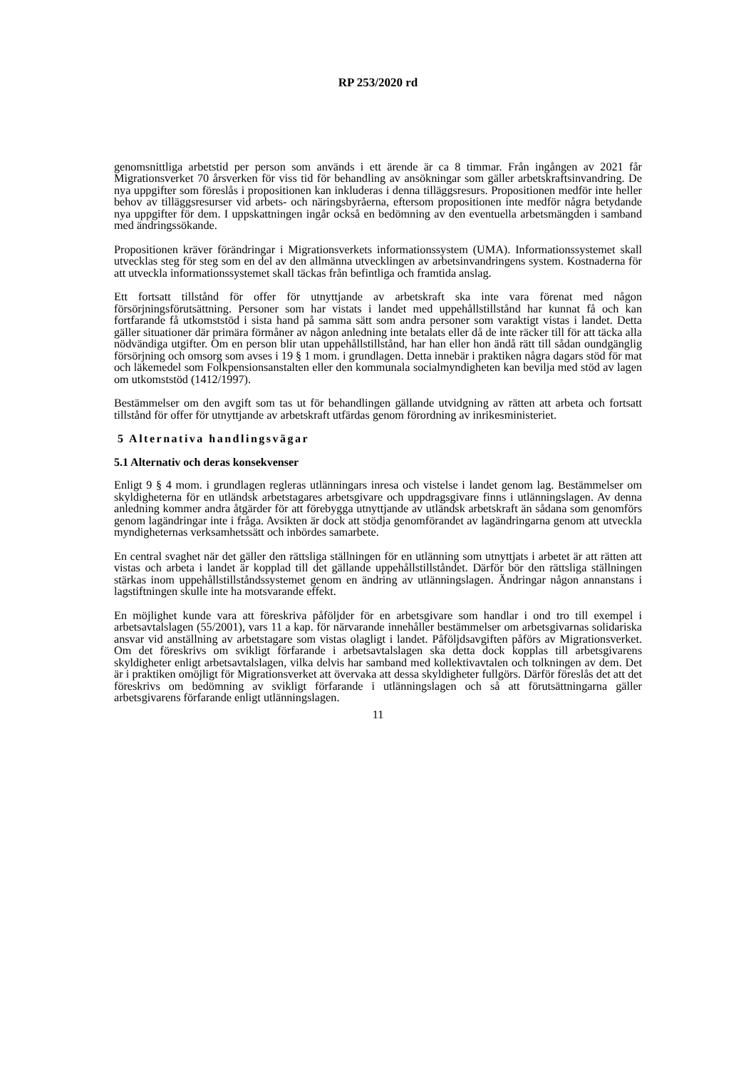RP 253/2020 rd
genomsnittliga arbetstid per person som används i ett ärende är ca 8 timmar. Från ingången av 2021 får Migrationsverket 70 årsverken för viss tid för behandling av ansökningar som gäller arbetskraftsinvandring. De nya uppgifter som föreslås i propositionen kan inkluderas i denna tilläggsresurs. Propositionen medför inte heller behov av tilläggsresurser vid arbets- och näringsbyråerna, eftersom propositionen inte medför några betydande nya uppgifter för dem. I uppskattningen ingår också en bedömning av den eventuella arbetsmängden i samband med ändringssökande.
Propositionen kräver förändringar i Migrationsverkets informationssystem (UMA). Informationssystemet skall utvecklas steg för steg som en del av den allmänna utvecklingen av arbetsinvandringens system. Kostnaderna för att utveckla informationssystemet skall täckas från befintliga och framtida anslag.
Ett fortsatt tillstånd för offer för utnyttjande av arbetskraft ska inte vara förenat med någon försörjningsförutsättning. Personer som har vistats i landet med uppehållstillstånd har kunnat få och kan fortfarande få utkomststöd i sista hand på samma sätt som andra personer som varaktigt vistas i landet. Detta gäller situationer där primära förmåner av någon anledning inte betalats eller då de inte räcker till för att täcka alla nödvändiga utgifter. Om en person blir utan uppehållstillstånd, har han eller hon ändå rätt till sådan oundgänglig försörjning och omsorg som avses i 19 § 1 mom. i grundlagen. Detta innebär i praktiken några dagars stöd för mat och läkemedel som Folkpensionsanstalten eller den kommunala socialmyndigheten kan bevilja med stöd av lagen om utkomststöd (1412/1997).
Bestämmelser om den avgift som tas ut för behandlingen gällande utvidgning av rätten att arbeta och fortsatt tillstånd för offer för utnyttjande av arbetskraft utfärdas genom förordning av inrikesministeriet.
5 Alternativa handlingsvägar
5.1 Alternativ och deras konsekvenser
Enligt 9 § 4 mom. i grundlagen regleras utlänningars inresa och vistelse i landet genom lag. Bestämmelser om skyldigheterna för en utländsk arbetstagares arbetsgivare och uppdragsgivare finns i utlänningslagen. Av denna anledning kommer andra åtgärder för att förebygga utnyttjande av utländsk arbetskraft än sådana som genomförs genom lagändringar inte i fråga. Avsikten är dock att stödja genomförandet av lagändringarna genom att utveckla myndigheternas verksamhetssätt och inbördes samarbete.
En central svaghet när det gäller den rättsliga ställningen för en utlänning som utnyttjats i arbetet är att rätten att vistas och arbeta i landet är kopplad till det gällande uppehållstillståndet. Därför bör den rättsliga ställningen stärkas inom uppehållstillståndssystemet genom en ändring av utlänningslagen. Ändringar någon annanstans i lagstiftningen skulle inte ha motsvarande effekt.
En möjlighet kunde vara att föreskriva påföljder för en arbetsgivare som handlar i ond tro till exempel i arbetsavtalslagen (55/2001), vars 11 a kap. för närvarande innehåller bestämmelser om arbetsgivarnas solidariska ansvar vid anställning av arbetstagare som vistas olagligt i landet. Påföljdsavgiften påförs av Migrationsverket. Om det föreskrivs om svikligt förfarande i arbetsavtalslagen ska detta dock kopplas till arbetsgivarens skyldigheter enligt arbetsavtalslagen, vilka delvis har samband med kollektivavtalen och tolkningen av dem. Det är i praktiken omöjligt för Migrationsverket att övervaka att dessa skyldigheter fullgörs. Därför föreslås det att det föreskrivs om bedömning av svikligt förfarande i utlänningslagen och så att förutsättningarna gäller arbetsgivarens förfarande enligt utlänningslagen.
11